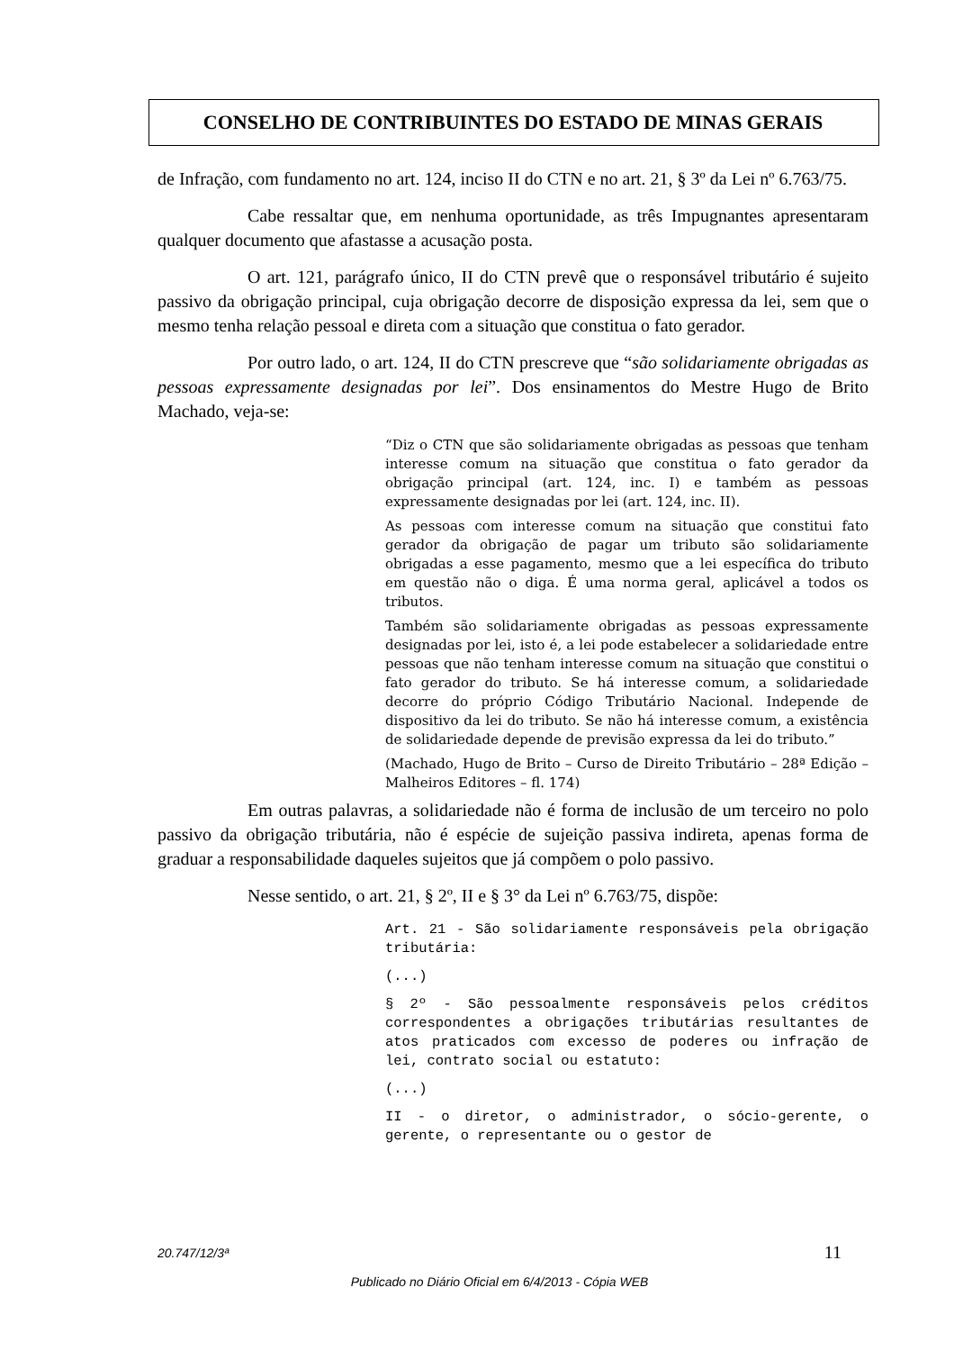CONSELHO DE CONTRIBUINTES DO ESTADO DE MINAS GERAIS
de Infração, com fundamento no art. 124, inciso II do CTN e no art. 21, § 3º da Lei nº 6.763/75.
Cabe ressaltar que, em nenhuma oportunidade, as três Impugnantes apresentaram qualquer documento que afastasse a acusação posta.
O art. 121, parágrafo único, II do CTN prevê que o responsável tributário é sujeito passivo da obrigação principal, cuja obrigação decorre de disposição expressa da lei, sem que o mesmo tenha relação pessoal e direta com a situação que constitua o fato gerador.
Por outro lado, o art. 124, II do CTN prescreve que “são solidariamente obrigadas as pessoas expressamente designadas por lei”. Dos ensinamentos do Mestre Hugo de Brito Machado, veja-se:
“Diz o CTN que são solidariamente obrigadas as pessoas que tenham interesse comum na situação que constitua o fato gerador da obrigação principal (art. 124, inc. I) e também as pessoas expressamente designadas por lei (art. 124, inc. II).
As pessoas com interesse comum na situação que constitui fato gerador da obrigação de pagar um tributo são solidariamente obrigadas a esse pagamento, mesmo que a lei específica do tributo em questão não o diga. É uma norma geral, aplicável a todos os tributos.
Também são solidariamente obrigadas as pessoas expressamente designadas por lei, isto é, a lei pode estabelecer a solidariedade entre pessoas que não tenham interesse comum na situação que constitui o fato gerador do tributo. Se há interesse comum, a solidariedade decorre do próprio Código Tributário Nacional. Independe de dispositivo da lei do tributo. Se não há interesse comum, a existência de solidariedade depende de previsão expressa da lei do tributo.”
(Machado, Hugo de Brito – Curso de Direito Tributário – 28ª Edição – Malheiros Editores – fl. 174)
Em outras palavras, a solidariedade não é forma de inclusão de um terceiro no polo passivo da obrigação tributária, não é espécie de sujeição passiva indireta, apenas forma de graduar a responsabilidade daqueles sujeitos que já compõem o polo passivo.
Nesse sentido, o art. 21, § 2º, II e § 3° da Lei nº 6.763/75, dispõe:
Art. 21 - São solidariamente responsáveis pela obrigação tributária:
(...)
§ 2º - São pessoalmente responsáveis pelos créditos correspondentes a obrigações tributárias resultantes de atos praticados com excesso de poderes ou infração de lei, contrato social ou estatuto:
(...)
II - o diretor, o administrador, o sócio-gerente, o gerente, o representante ou o gestor de
20.747/12/3ª 11
Publicado no Diário Oficial em 6/4/2013 - Cópia WEB